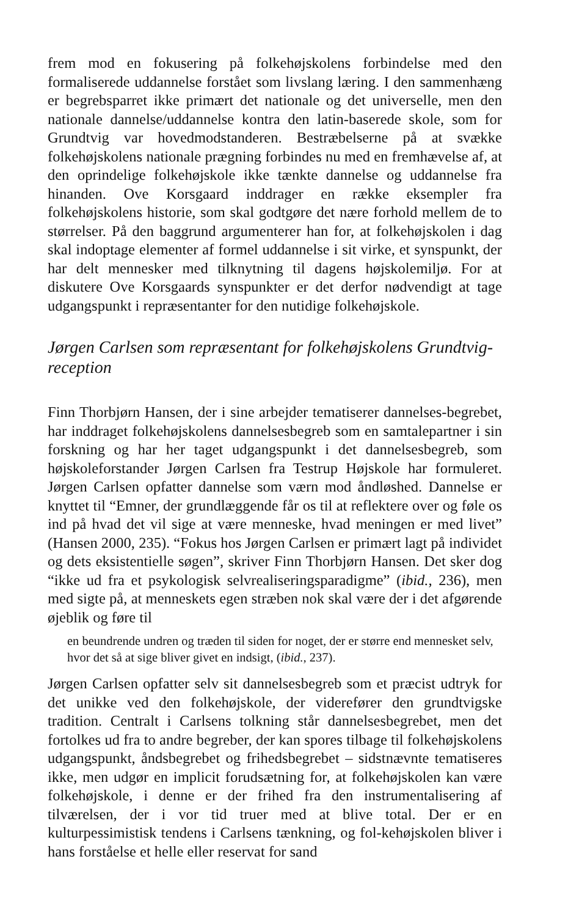frem mod en fokusering på folkehøjskolens forbindelse med den formaliserede uddannelse forstået som livslang læring. I den sammenhæng er begrebsparret ikke primært det nationale og det universelle, men den nationale dannelse/uddannelse kontra den latin-baserede skole, som for Grundtvig var hovedmodstanderen. Bestræbelserne på at svække folkehøjskolens nationale prægning forbindes nu med en fremhævelse af, at den oprindelige folkehøjskole ikke tænkte dannelse og uddannelse fra hinanden. Ove Korsgaard inddrager en række eksempler fra folkehøjskolens historie, som skal godtgøre det nære forhold mellem de to størrelser. På den baggrund argumenterer han for, at folkehøjskolen i dag skal indoptage elementer af formel uddannelse i sit virke, et synspunkt, der har delt mennesker med tilknytning til dagens højskolemiljø. For at diskutere Ove Korsgaards synspunkter er det derfor nødvendigt at tage udgangspunkt i repræsentanter for den nutidige folkehøjskole.
Jørgen Carlsen som repræsentant for folkehøjskolens Grundtvig-reception
Finn Thorbjørn Hansen, der i sine arbejder tematiserer dannelses-begrebet, har inddraget folkehøjskolens dannelsesbegreb som en samtalepartner i sin forskning og har her taget udgangspunkt i det dannelsesbegreb, som højskoleforstander Jørgen Carlsen fra Testrup Højskole har formuleret. Jørgen Carlsen opfatter dannelse som værn mod åndløshed. Dannelse er knyttet til “Emner, der grundlæggende får os til at reflektere over og føle os ind på hvad det vil sige at være menneske, hvad meningen er med livet” (Hansen 2000, 235). “Fokus hos Jørgen Carlsen er primært lagt på individet og dets eksistentielle søgen”, skriver Finn Thorbjørn Hansen. Det sker dog “ikke ud fra et psykologisk selvrealiseringsparadigme” (ibid., 236), men med sigte på, at menneskets egen stræben nok skal være der i det afgørende øjeblik og føre til
en beundrende undren og træden til siden for noget, der er større end mennesket selv, hvor det så at sige bliver givet en indsigt, (ibid., 237).
Jørgen Carlsen opfatter selv sit dannelsesbegreb som et præcist udtryk for det unikke ved den folkehøjskole, der viderefører den grundtvigske tradition. Centralt i Carlsens tolkning står dannelsesbegrebet, men det fortolkes ud fra to andre begreber, der kan spores tilbage til folkehøjskolens udgangspunkt, åndsbegrebet og frihedsbegrebet – sidstnævnte tematiseres ikke, men udgør en implicit forudsætning for, at folkehøjskolen kan være folkehøjskole, i denne er der frihed fra den instrumentalisering af tilværelsen, der i vor tid truer med at blive total. Der er en kulturpessimistisk tendens i Carlsens tænkning, og fol-kehøjskolen bliver i hans forståelse et helle eller reservat for sand